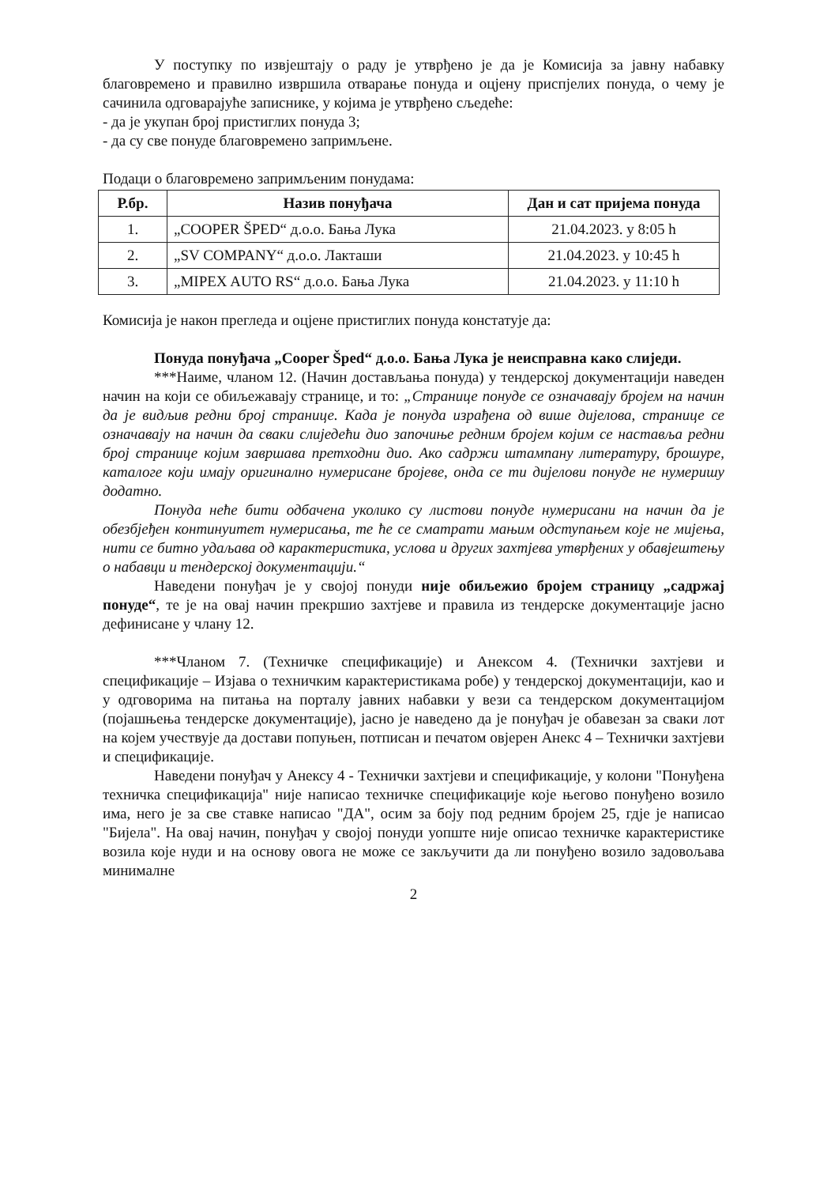У поступку по извјештају о раду је утврђено је да је Комисија за јавну набавку благовремено и правилно извршила отварање понуда и оцјену приспјелих понуда, о чему је сачинила одговарајуће записнике, у којима је утврђено сљедеће:
- да је укупан број пристиглих понуда 3;
- да су све понуде благовремено запримљене.
Подаци о благовремено запримљеним понудама:
| Р.бр. | Назив понуђача | Дан и сат пријема понуда |
| --- | --- | --- |
| 1. | „COOPER ŠPED“ д.о.о. Бања Лука | 21.04.2023. у 8:05 h |
| 2. | „SV COMPANY“ д.о.о. Лакташи | 21.04.2023. у 10:45 h |
| 3. | „MIPEX AUTO RS“ д.о.о. Бања Лука | 21.04.2023. у 11:10 h |
Комисија је након прегледа и оцјене пристиглих понуда констатује да:
Понуда понуђача „Cooper Šped“ д.о.о. Бања Лука је неисправна како слиједи.
***Наиме, чланом 12. (Начин достављања понуда) у тендерској документацији наведен начин на који се обиљежавају странице, и то: „Странице понуде се означавају бројем на начин да је видљив редни број странице. Када је понуда израђена од више дијелова, странице се означавају на начин да сваки слиједећи дио започиње редним бројем којим се наставља редни број странице којим завршава претходни дио. Ако садржи штампану литературу, брошуре, каталоге који имају оригинално нумерисане бројеве, онда се ти дијелови понуде не нумеришу додатно.
Понуда неће бити одбачена уколико су листови понуде нумерисани на начин да је обезбјеђен континуитет нумерисања, те ће се сматрати мањим одступањем које не мијења, нити се битно удаљава од карактеристика, услова и других захтјева утврђених у обавјештењу о набавци и тендерској документацији.“
Наведени понуђач је у својој понуди није обиљежио бројем страницу „садржај понуде“, те је на овај начин прекршио захтјеве и правила из тендерске документације јасно дефинисане у члану 12.
***Чланом 7. (Техничке спецификације) и Анексом 4. (Технички захтјеви и спецификације – Изјава о техничким карактеристикама робе) у тендерској документацији, као и у одговорима на питања на порталу јавних набавки у вези са тендерском документацијом (појашњења тендерске документације), јасно је наведено да је понуђач је обавезан за сваки лот на којем учествује да достави попуњен, потписан и печатом овјерен Анекс 4 – Технички захтјеви и спецификације.
Наведени понуђач у Анексу 4 - Технички захтјеви и спецификације, у колони "Понуђена техничка спецификација" није написао техничке спецификације које његово понуђено возило има, него је за све ставке написао "ДА", осим за боју под редним бројем 25, гдје је написао "Бијела". На овај начин, понуђач у својој понуди уопште није описао техничке карактеристике возила које нуди и на основу овога не може се закључити да ли понуђено возило задовољава минималне
2